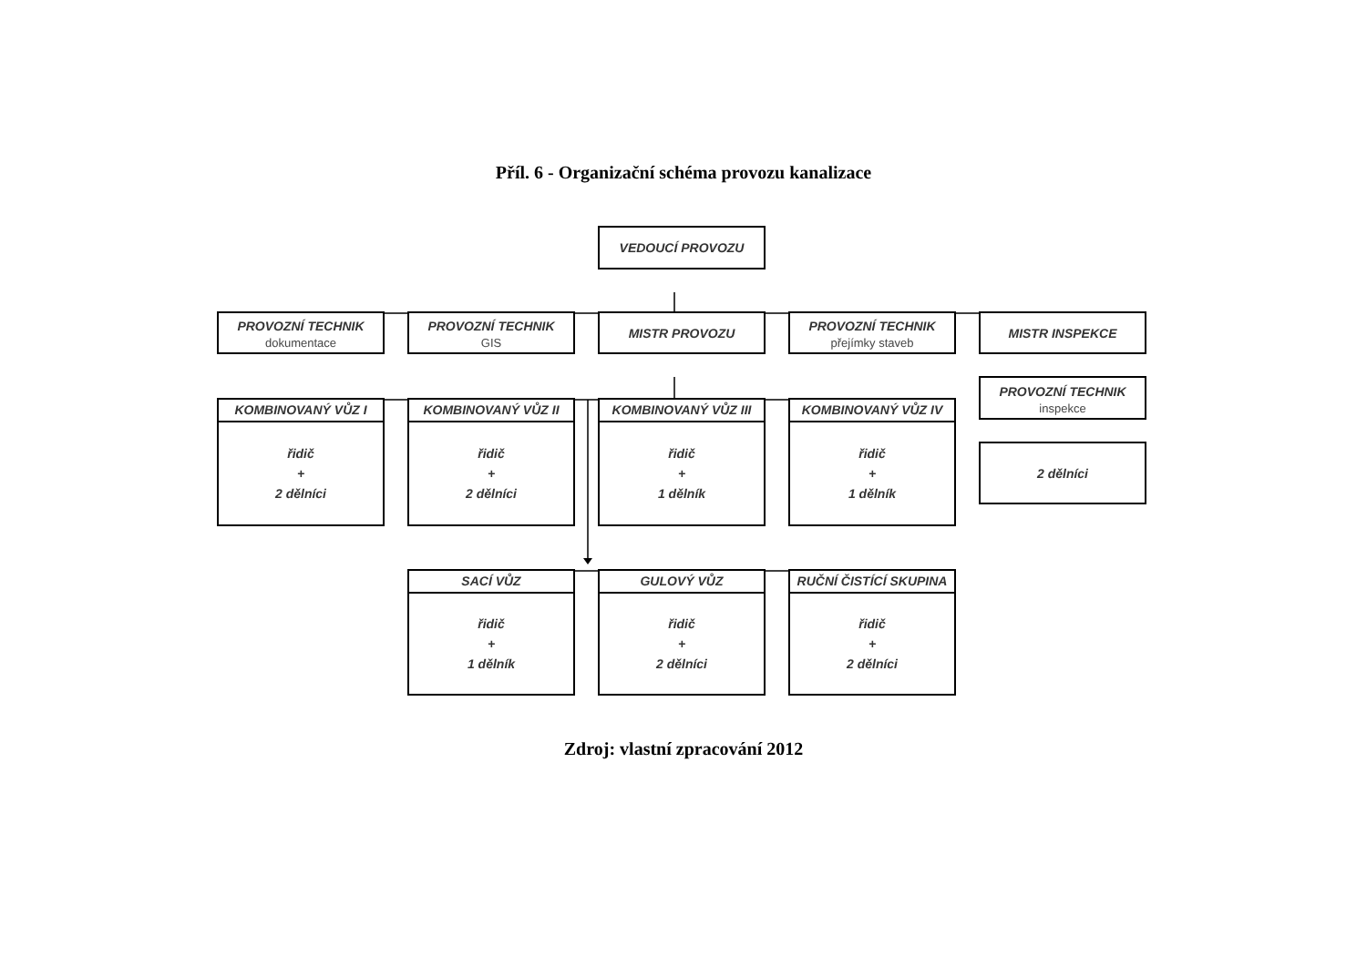Příl. 6 - Organizační schéma provozu kanalizace
VEDOUCÍ PROVOZU
PROVOZNÍ TECHNIK
dokumentace
PROVOZNÍ TECHNIK
GIS
MISTR PROVOZU
PROVOZNÍ TECHNIK
přejímky staveb
MISTR INSPEKCE
KOMBINOVANÝ VŮZ I
řidič
+
2 dělníci
KOMBINOVANÝ VŮZ II
řidič
+
2 dělníci
KOMBINOVANÝ VŮZ III
řidič
+
1 dělník
KOMBINOVANÝ VŮZ IV
řidič
+
1 dělník
PROVOZNÍ TECHNIK
inspekce
2 dělníci
SACÍ VŮZ
řidič
+
1 dělník
GULOVÝ VŮZ
řidič
+
2 dělníci
RUČNÍ ČISTÍCÍ SKUPINA
řidič
+
2 dělníci
Zdroj: vlastní zpracování 2012